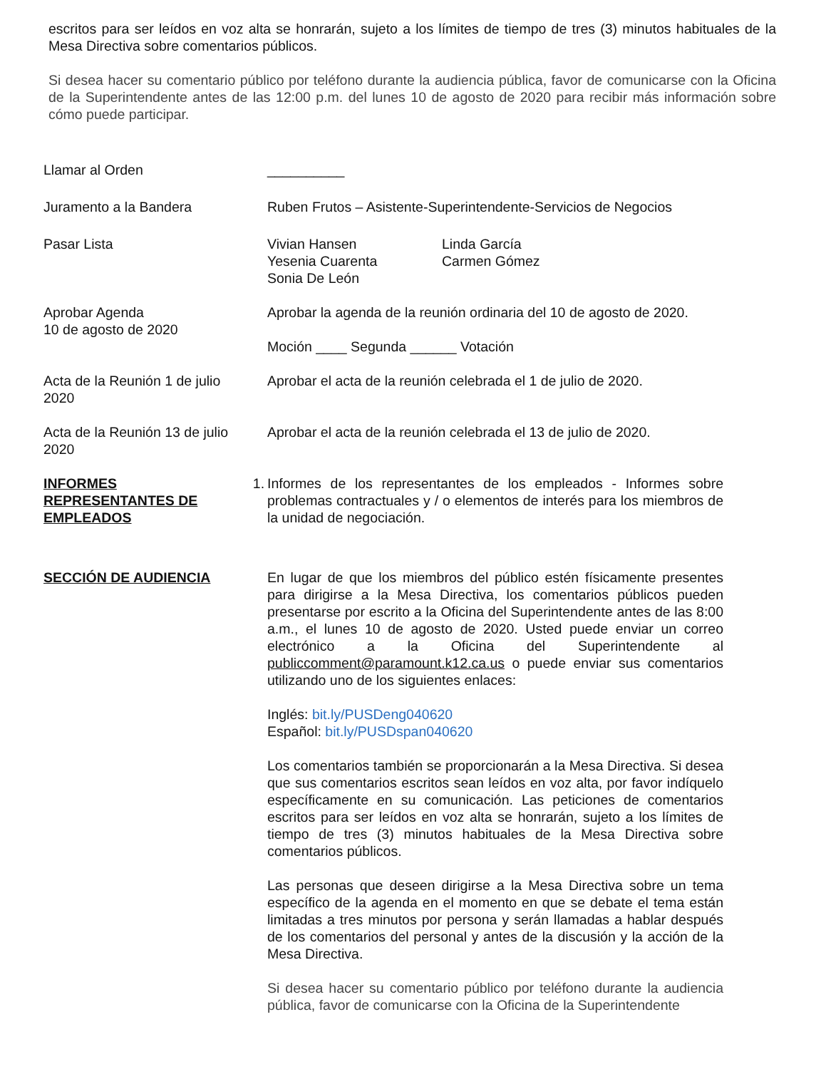escritos para ser leídos en voz alta se honrarán, sujeto a los límites de tiempo de tres (3) minutos habituales de la Mesa Directiva sobre comentarios públicos.
Si desea hacer su comentario público por teléfono durante la audiencia pública, favor de comunicarse con la Oficina de la Superintendente antes de las 12:00 p.m. del lunes 10 de agosto de 2020 para recibir más información sobre cómo puede participar.
Llamar al Orden __________
Juramento a la Bandera Ruben Frutos – Asistente-Superintendente-Servicios de Negocios
Pasar Lista Vivian Hansen
Yesenia Cuarenta
Sonia De León
Linda García
Carmen Gómez
Aprobar Agenda
10 de agosto de 2020
Aprobar la agenda de la reunión ordinaria del 10 de agosto de 2020.
Moción ____ Segunda ______ Votación
Acta de la Reunión 1 de julio 2020
Aprobar el acta de la reunión celebrada el 1 de julio de 2020.
Acta de la Reunión 13 de julio 2020
Aprobar el acta de la reunión celebrada el 13 de julio de 2020.
INFORMES REPRESENTANTES DE EMPLEADOS
1. Informes de los representantes de los empleados - Informes sobre problemas contractuales y / o elementos de interés para los miembros de la unidad de negociación.
SECCIÓN DE AUDIENCIA En lugar de que los miembros del público estén físicamente presentes para dirigirse a la Mesa Directiva, los comentarios públicos pueden presentarse por escrito a la Oficina del Superintendente antes de las 8:00 a.m., el lunes 10 de agosto de 2020. Usted puede enviar un correo electrónico a la Oficina del Superintendente al publiccomment@paramount.k12.ca.us o puede enviar sus comentarios utilizando uno de los siguientes enlaces:
Inglés: bit.ly/PUSDeng040620
Español: bit.ly/PUSDspan040620
Los comentarios también se proporcionarán a la Mesa Directiva. Si desea que sus comentarios escritos sean leídos en voz alta, por favor indíquelo específicamente en su comunicación. Las peticiones de comentarios escritos para ser leídos en voz alta se honrarán, sujeto a los límites de tiempo de tres (3) minutos habituales de la Mesa Directiva sobre comentarios públicos.
Las personas que deseen dirigirse a la Mesa Directiva sobre un tema específico de la agenda en el momento en que se debate el tema están limitadas a tres minutos por persona y serán llamadas a hablar después de los comentarios del personal y antes de la discusión y la acción de la Mesa Directiva.
Si desea hacer su comentario público por teléfono durante la audiencia pública, favor de comunicarse con la Oficina de la Superintendente